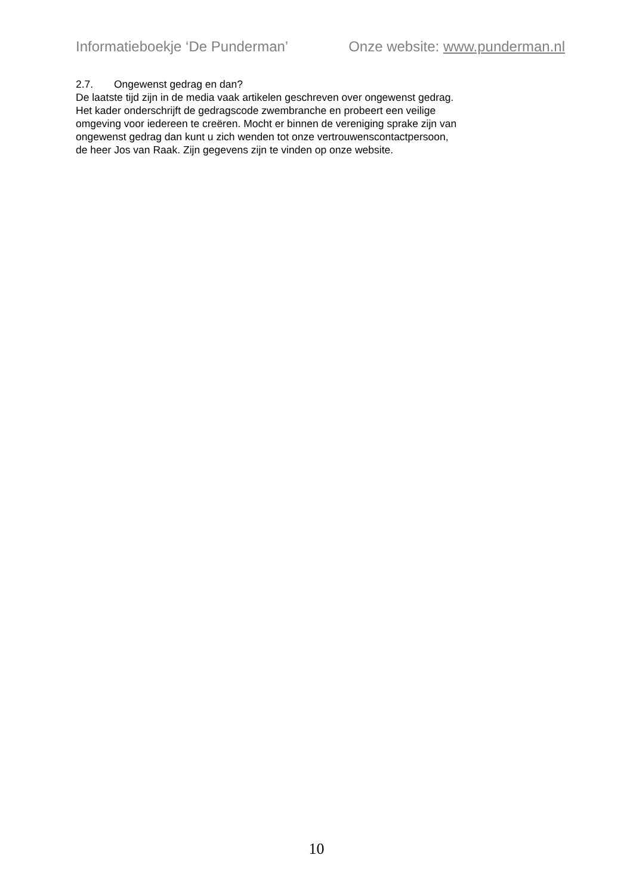Informatieboekje ‘De Punderman’ Onze website: www.punderman.nl
2.7. Ongewenst gedrag en dan?
De laatste tijd zijn in de media vaak artikelen geschreven over ongewenst gedrag.
Het kader onderschrijft de gedragscode zwembranche en probeert een veilige
omgeving voor iedereen te creëren. Mocht er binnen de vereniging sprake zijn van
ongewenst gedrag dan kunt u zich wenden tot onze vertrouwenscontactpersoon,
de heer Jos van Raak. Zijn gegevens zijn te vinden op onze website.
10